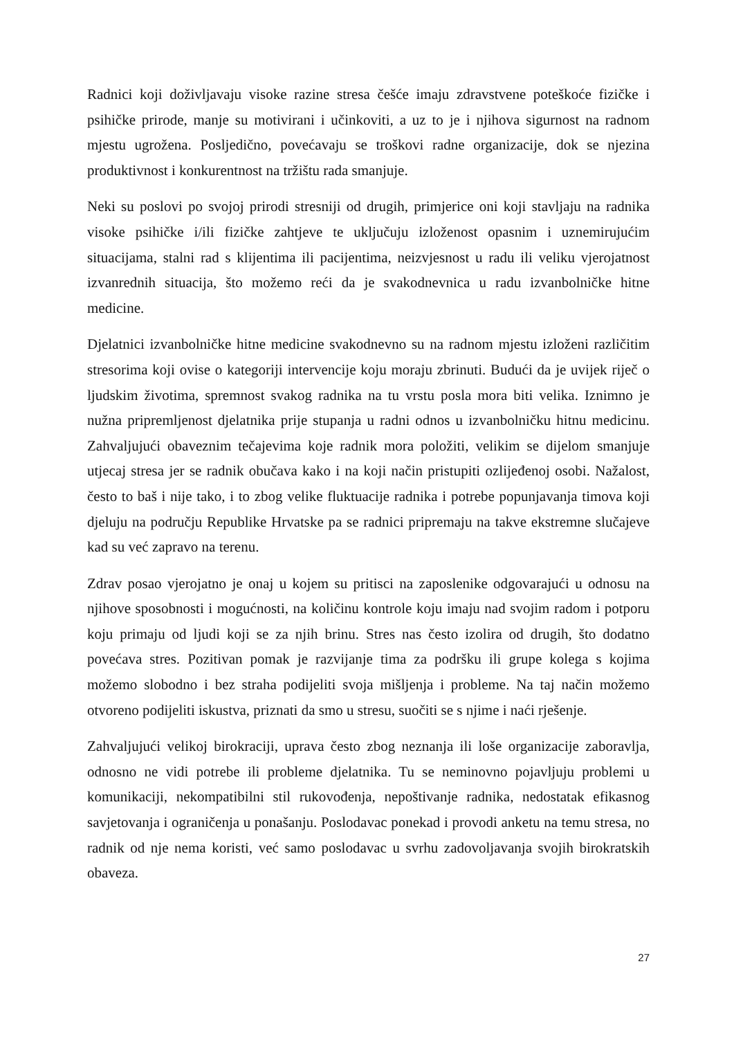Radnici koji doživljavaju visoke razine stresa češće imaju zdravstvene poteškoće fizičke i psihičke prirode, manje su motivirani i učinkoviti, a uz to je i njihova sigurnost na radnom mjestu ugrožena. Posljedično, povećavaju se troškovi radne organizacije, dok se njezina produktivnost i konkurentnost na tržištu rada smanjuje.
Neki su poslovi po svojoj prirodi stresniji od drugih, primjerice oni koji stavljaju na radnika visoke psihičke i/ili fizičke zahtjeve te uključuju izloženost opasnim i uznemirujućim situacijama, stalni rad s klijentima ili pacijentima, neizvjesnost u radu ili veliku vjerojatnost izvanrednih situacija, što možemo reći da je svakodnevnica u radu izvanbolničke hitne medicine.
Djelatnici izvanbolničke hitne medicine svakodnevno su na radnom mjestu izloženi različitim stresorima koji ovise o kategoriji intervencije koju moraju zbrinuti. Budući da je uvijek riječ o ljudskim životima, spremnost svakog radnika na tu vrstu posla mora biti velika. Iznimno je nužna pripremljenost djelatnika prije stupanja u radni odnos u izvanbolničku hitnu medicinu. Zahvaljujući obaveznim tečajevima koje radnik mora položiti, velikim se dijelom smanjuje utjecaj stresa jer se radnik obučava kako i na koji način pristupiti ozlijeđenoj osobi. Nažalost, često to baš i nije tako, i to zbog velike fluktuacije radnika i potrebe popunjavanja timova koji djeluju na području Republike Hrvatske pa se radnici pripremaju na takve ekstremne slučajeve kad su već zapravo na terenu.
Zdrav posao vjerojatno je onaj u kojem su pritisci na zaposlenike odgovarajući u odnosu na njihove sposobnosti i mogućnosti, na količinu kontrole koju imaju nad svojim radom i potporu koju primaju od ljudi koji se za njih brinu. Stres nas često izolira od drugih, što dodatno povećava stres. Pozitivan pomak je razvijanje tima za podršku ili grupe kolega s kojima možemo slobodno i bez straha podijeliti svoja mišljenja i probleme. Na taj način možemo otvoreno podijeliti iskustva, priznati da smo u stresu, suočiti se s njime i naći rješenje.
Zahvaljujući velikoj birokraciji, uprava često zbog neznanja ili loše organizacije zaboravlja, odnosno ne vidi potrebe ili probleme djelatnika. Tu se neminovno pojavljuju problemi u komunikaciji, nekompatibilni stil rukovođenja, nepoštivanje radnika, nedostatak efikasnog savjetovanja i ograničenja u ponašanju. Poslodavac ponekad i provodi anketu na temu stresa, no radnik od nje nema koristi, već samo poslodavac u svrhu zadovoljavanja svojih birokratskih obaveza.
27